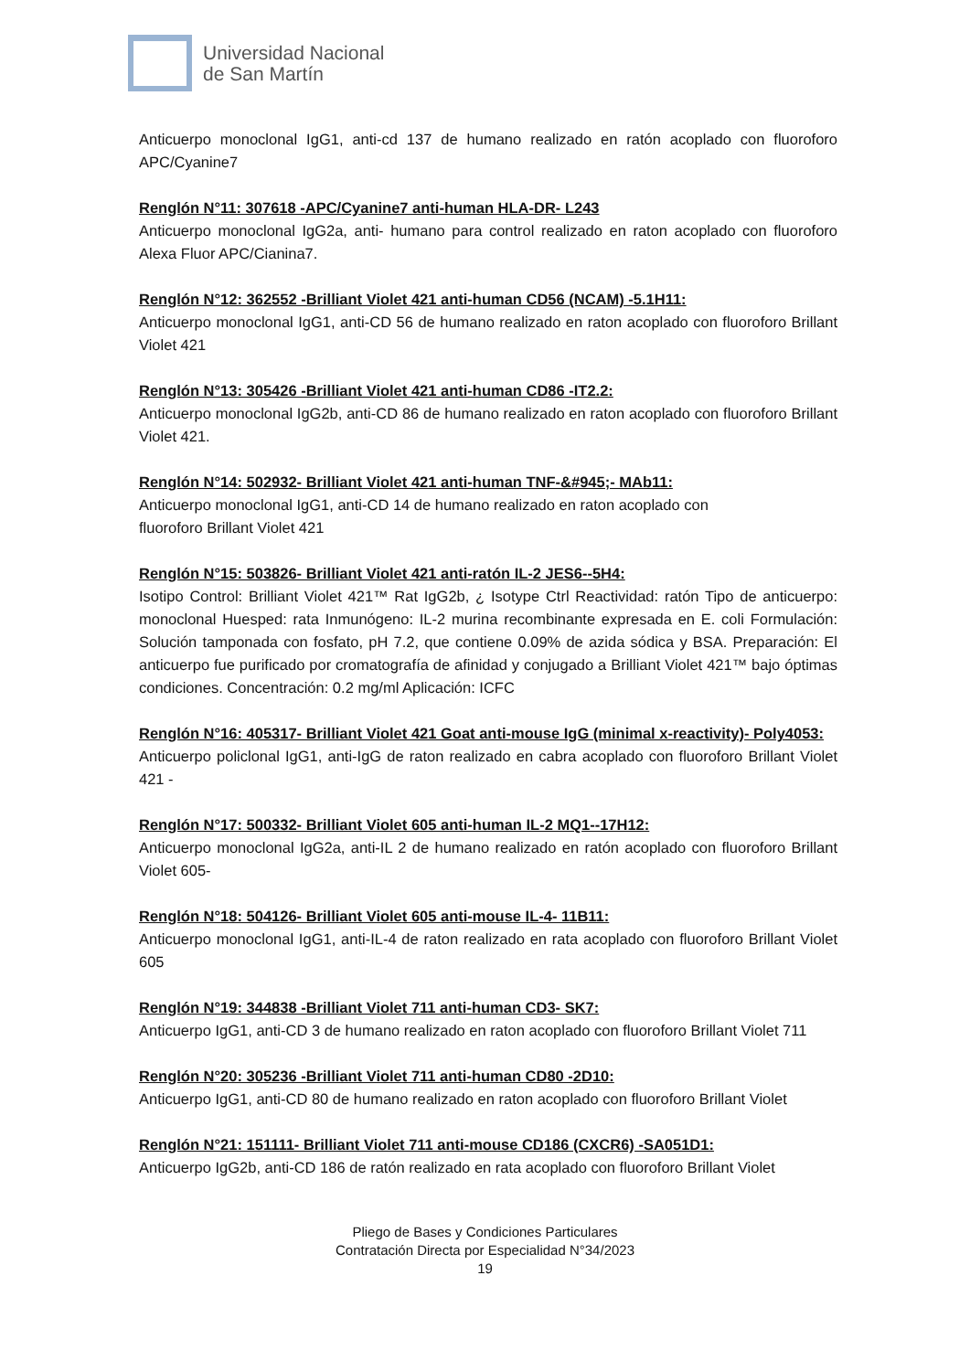Universidad Nacional
de San Martín
Anticuerpo monoclonal IgG1, anti-cd 137 de humano realizado en ratón acoplado con fluoroforo APC/Cyanine7
Renglón N°11: 307618 -APC/Cyanine7 anti-human HLA-DR- L243
Anticuerpo monoclonal IgG2a, anti- humano para control realizado en raton acoplado con fluoroforo Alexa Fluor APC/Cianina7.
Renglón N°12: 362552 -Brilliant Violet 421 anti-human CD56 (NCAM) -5.1H11:
Anticuerpo monoclonal IgG1, anti-CD 56 de humano realizado en raton acoplado con fluoroforo Brillant Violet 421
Renglón N°13: 305426 -Brilliant Violet 421 anti-human CD86 -IT2.2:
Anticuerpo monoclonal IgG2b, anti-CD 86 de humano realizado en raton acoplado con fluoroforo Brillant Violet 421.
Renglón N°14: 502932- Brilliant Violet 421 anti-human TNF-&#945;- MAb11:
Anticuerpo monoclonal IgG1, anti-CD 14 de humano realizado en raton acoplado con
fluoroforo Brillant Violet 421
Renglón N°15: 503826- Brilliant Violet 421 anti-ratón IL-2 JES6--5H4:
Isotipo Control: Brilliant Violet 421™ Rat IgG2b, ¿ Isotype Ctrl Reactividad: ratón Tipo de anticuerpo: monoclonal Huesped: rata Inmunógeno: IL-2 murina recombinante expresada en E. coli Formulación: Solución tamponada con fosfato, pH 7.2, que contiene 0.09% de azida sódica y BSA. Preparación: El anticuerpo fue purificado por cromatografía de afinidad y conjugado a Brilliant Violet 421™ bajo óptimas condiciones. Concentración: 0.2 mg/ml Aplicación: ICFC
Renglón N°16: 405317- Brilliant Violet 421 Goat anti-mouse IgG (minimal x-reactivity)- Poly4053:
Anticuerpo policlonal IgG1, anti-IgG de raton realizado en cabra acoplado con fluoroforo Brillant Violet 421 -
Renglón N°17: 500332- Brilliant Violet 605 anti-human IL-2 MQ1--17H12:
Anticuerpo monoclonal IgG2a, anti-IL 2 de humano realizado en ratón acoplado con fluoroforo Brillant Violet 605-
Renglón N°18: 504126- Brilliant Violet 605 anti-mouse IL-4- 11B11:
Anticuerpo monoclonal IgG1, anti-IL-4 de raton realizado en rata acoplado con fluoroforo Brillant Violet 605
Renglón N°19: 344838 -Brilliant Violet 711 anti-human CD3- SK7:
Anticuerpo IgG1, anti-CD 3 de humano realizado en raton acoplado con fluoroforo Brillant Violet 711
Renglón N°20: 305236 -Brilliant Violet 711 anti-human CD80 -2D10:
Anticuerpo IgG1, anti-CD 80 de humano realizado en raton acoplado con fluoroforo Brillant Violet
Renglón N°21: 151111- Brilliant Violet 711 anti-mouse CD186 (CXCR6) -SA051D1:
Anticuerpo IgG2b, anti-CD 186 de ratón realizado en rata acoplado con fluoroforo Brillant Violet
Pliego de Bases y Condiciones Particulares
Contratación Directa por Especialidad N°34/2023
19